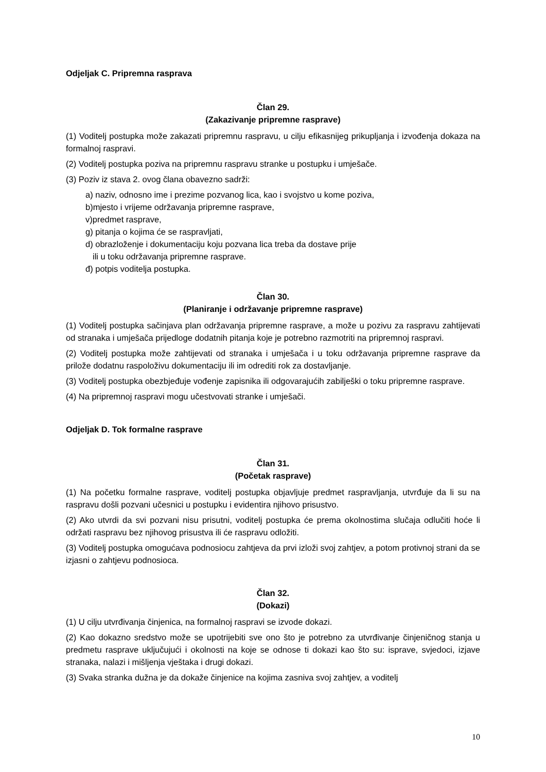Odjeljak C. Pripremna rasprava
Član 29.
(Zakazivanje pripremne rasprave)
(1) Voditelj postupka može zakazati pripremnu raspravu, u cilju efikasnijeg prikupljanja i izvođenja dokaza na formalnoj raspravi.
(2) Voditelj postupka poziva na pripremnu raspravu stranke u postupku i umješače.
(3) Poziv iz stava 2. ovog člana obavezno sadrži:
a) naziv, odnosno ime i prezime pozvanog lica, kao i svojstvo u kome poziva,
b)mjesto i vrijeme održavanja pripremne rasprave,
v)predmet rasprave,
g) pitanja o kojima će se raspravljati,
d) obrazloženje i dokumentaciju koju pozvana lica treba da dostave prije
ili u toku održavanja pripremne rasprave.
đ) potpis voditelja postupka.
Član 30.
(Planiranje i održavanje pripremne rasprave)
(1) Voditelj postupka sačinjava plan održavanja pripremne rasprave, a može u pozivu za raspravu zahtijevati od stranaka i umješača prijedloge dodatnih pitanja koje je potrebno razmotriti na pripremnoj raspravi.
(2) Voditelj postupka može zahtijevati od stranaka i umješača i u toku održavanja pripremne rasprave da prilože dodatnu raspoloživu dokumentaciju ili im odrediti rok za dostavljanje.
(3) Voditelj postupka obezbjeđuje vođenje zapisnika ili odgovarajućih zabilješki o toku pripremne rasprave.
(4) Na pripremnoj raspravi mogu učestvovati stranke i umješači.
Odjeljak D. Tok formalne rasprave
Član 31.
(Početak rasprave)
(1) Na početku formalne rasprave, voditelj postupka objavljuje predmet raspravljanja, utvrđuje da li su na raspravu došli pozvani učesnici u postupku i evidentira njihovo prisustvo.
(2) Ako utvrdi da svi pozvani nisu prisutni, voditelj postupka će prema okolnostima slučaja odlučiti hoće li održati raspravu bez njihovog prisustva ili će raspravu odložiti.
(3) Voditelj postupka omogućava podnosiocu zahtjeva da prvi izloži svoj zahtjev, a potom protivnoj strani da se izjasni o zahtjevu podnosioca.
Član 32.
(Dokazi)
(1) U cilju utvrđivanja činjenica, na formalnoj raspravi se izvode dokazi.
(2) Kao dokazno sredstvo može se upotrijebiti sve ono što je potrebno za utvrđivanje činjeničnog stanja u predmetu rasprave uključujući i okolnosti na koje se odnose ti dokazi kao što su: isprave, svjedoci, izjave stranaka, nalazi i mišljenja vještaka i drugi dokazi.
(3) Svaka stranka dužna je da dokaže činjenice na kojima zasniva svoj zahtjev, a voditelj
10